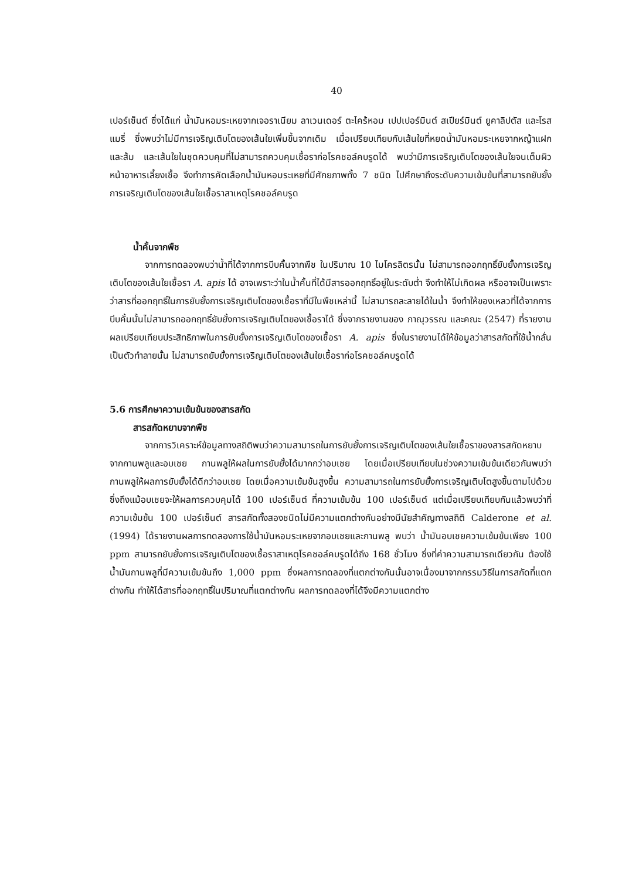40
เปอร์เซ็นต์ ซึ่งได้แก่ น้ำมันหอมระเหยจากเจอราเนียม ลาเวนเดอร์ ตะไคร้หอม เปปเปอร์มินต์ สเปียร์มินต์ ยูคาลิปตัส และโรสแมรี่ ซึ่งพบว่าไม่มีการเจริญเติบโตของเส้นใยเพิ่มขึ้นจากเดิม เมื่อเปรียบเทียบกับเส้นใยที่หยดน้ำมันหอมระเหยจากหญ้าแฝก และส้ม และเส้นใยในชุดควบคุมที่ไม่สามารถควบคุมเชื้อราก่อโรคชอล์คบรูดได้ พบว่ามีการเจริญเติบโตของเส้นใยจนเต็มผิวหน้าอาหารเลี้ยงเชื้อ จึงทำการคัดเลือกน้ำมันหอมระเหยที่มีศักยภาพทั้ง 7 ชนิด ไปศึกษาถึงระดับความเข้มข้นที่สามารถยับยั้งการเจริญเติบโตของเส้นใยเชื้อราสาเหตุโรคชอล์คบรูด
น้ำคั้นจากพืช
จากการทดลองพบว่าน้ำที่ได้จากการบีบคั้นจากพืช ในปริมาณ 10 ไมโครลิตรนั้น ไม่สามารถออกฤทธิ์ยับยั้งการเจริญเติบโตของเส้นใยเชื้อรา A. apis ได้ อาจเพราะว่าในน้ำคั้นที่ได้มีสารออกฤทธิ์อยู่ในระดับต่ำ จึงทำให้ไม่เกิดผล หรืออาจเป็นเพราะว่าสารที่ออกฤทธิ์ในการยับยั้งการเจริญเติบโตของเชื้อราที่มีในพืชเหล่านี้ ไม่สามารถละลายได้ในน้ำ จึงทำให้ของเหลวที่ได้จากการบีบคั้นนั้นไม่สามารถออกฤทธิ์ยับยั้งการเจริญเติบโตของเชื้อราได้ ซึ่งจากรายงานของ ภาณุวรรณ และคณะ (2547) ที่รายงานผลเปรียบเทียบประสิทธิภาพในการยับยั้งการเจริญเติบโตของเชื้อรา A. apis ซึ่งในรายงานได้ให้ข้อมูลว่าสารสกัดที่ใช้น้ำกลั่นเป็นตัวทำลายนั้น ไม่สามารถยับยั้งการเจริญเติบโตของเส้นใยเชื้อราก่อโรคชอล์คบรูดได้
5.6 การศึกษาความเข้มข้นของสารสกัด
สารสกัดหยาบจากพืช
จากการวิเคราะห์ข้อมูลทางสถิติพบว่าความสามารถในการยับยั้งการเจริญเติบโตของเส้นใยเชื้อราของสารสกัดหยาบจากกานพลูและอบเชย กานพลูให้ผลในการยับยั้งได้มากกว่าอบเชย โดยเมื่อเปรียบเทียบในช่วงความเข้มข้นเดียวกันพบว่า กานพลูให้ผลการยับยั้งได้ดีกว่าอบเชย โดยเมื่อความเข้มข้นสูงขึ้น ความสามารถในการยับยั้งการเจริญเติบโตสูงขึ้นตามไปด้วย ซึ่งถึงแม้อบเชยจะให้ผลการควบคุมได้ 100 เปอร์เซ็นต์ ที่ความเข้มข้น 100 เปอร์เซ็นต์ แต่เมื่อเปรียบเทียบกันแล้วพบว่าที่ความเข้มข้น 100 เปอร์เซ็นต์ สารสกัดทั้งสองชนิดไม่มีความแตกต่างกันอย่างมีนัยสำคัญทางสถิติ Calderone et al. (1994) ได้รายงานผลการทดลองการใช้น้ำมันหอมระเหยจากอบเชยและกานพลู พบว่า น้ำมันอบเชยความเข้มข้นเพียง 100 ppm สามารถยับยั้งการเจริญเติบโตของเชื้อราสาเหตุโรคชอล์คบรูดได้ถึง 168 ชั่วโมง ซึ่งที่ค่าความสามารถเดียวกัน ต้องใช้น้ำมันกานพลูที่มีความเข้มข้นถึง 1,000 ppm ซึ่งผลการทดลองที่แตกต่างกันนั้นอาจเนื่องมาจากกรรมวิธีในการสกัดที่แตกต่างกัน ทำให้ได้สารที่ออกฤทธิ์ในปริมาณที่แตกต่างกัน ผลการทดลองที่ได้จึงมีความแตกต่าง